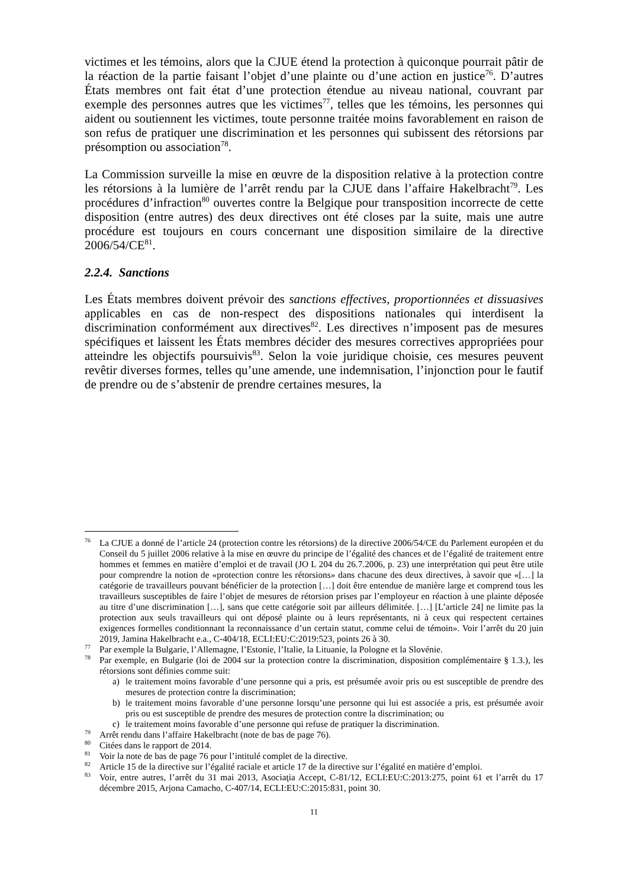victimes et les témoins, alors que la CJUE étend la protection à quiconque pourrait pâtir de la réaction de la partie faisant l’objet d’une plainte ou d’une action en justice<sup>76</sup>. D’autres États membres ont fait état d’une protection étendue au niveau national, couvrant par exemple des personnes autres que les victimes<sup>77</sup>, telles que les témoins, les personnes qui aident ou soutiennent les victimes, toute personne traitée moins favorablement en raison de son refus de pratiquer une discrimination et les personnes qui subissent des rétorsions par présomption ou association<sup>78</sup>.
La Commission surveille la mise en œuvre de la disposition relative à la protection contre les rétorsions à la lumière de l’arrêt rendu par la CJUE dans l’affaire Hakelbracht<sup>79</sup>. Les procédures d’infraction<sup>80</sup> ouvertes contre la Belgique pour transposition incorrecte de cette disposition (entre autres) des deux directives ont été closes par la suite, mais une autre procédure est toujours en cours concernant une disposition similaire de la directive 2006/54/CE<sup>81</sup>.
2.2.4. Sanctions
Les États membres doivent prévoir des sanctions effectives, proportionnées et dissuasives applicables en cas de non-respect des dispositions nationales qui interdisent la discrimination conformément aux directives<sup>82</sup>. Les directives n’imposent pas de mesures spécifiques et laissent les États membres décider des mesures correctives appropriées pour atteindre les objectifs poursuivis<sup>83</sup>. Selon la voie juridique choisie, ces mesures peuvent revêtir diverses formes, telles qu’une amende, une indemnisation, l’injonction pour le fautif de prendre ou de s’abstenir de prendre certaines mesures, la
<sup>76</sup> La CJUE a donné de l’article 24 (protection contre les rétorsions) de la directive 2006/54/CE du Parlement européen et du Conseil du 5 juillet 2006 relative à la mise en œuvre du principe de l’égalité des chances et de l’égalité de traitement entre hommes et femmes en matière d’emploi et de travail (JO L 204 du 26.7.2006, p. 23) une interprétation qui peut être utile pour comprendre la notion de «protection contre les rétorsions» dans chacune des deux directives, à savoir que «[…] la catégorie de travailleurs pouvant bénéficier de la protection […] doit être entendue de manière large et comprend tous les travailleurs susceptibles de faire l’objet de mesures de rétorsion prises par l’employeur en réaction à une plainte déposée au titre d’une discrimination […], sans que cette catégorie soit par ailleurs délimitée. […] [L’article 24] ne limite pas la protection aux seuls travailleurs qui ont déposé plainte ou à leurs représentants, ni à ceux qui respectent certaines exigences formelles conditionnant la reconnaissance d’un certain statut, comme celui de témoin». Voir l’arrêt du 20 juin 2019, Jamina Hakelbracht e.a., C-404/18, ECLI:EU:C:2019:523, points 26 à 30.
<sup>77</sup> Par exemple la Bulgarie, l’Allemagne, l’Estonie, l’Italie, la Lituanie, la Pologne et la Slovénie.
<sup>78</sup> Par exemple, en Bulgarie (loi de 2004 sur la protection contre la discrimination, disposition complémentaire § 1.3.), les rétorsions sont définies comme suit:
a) le traitement moins favorable d’une personne qui a pris, est présumée avoir pris ou est susceptible de prendre des mesures de protection contre la discrimination;
b) le traitement moins favorable d’une personne lorsqu’une personne qui lui est associée a pris, est présumée avoir pris ou est susceptible de prendre des mesures de protection contre la discrimination; ou
c) le traitement moins favorable d’une personne qui refuse de pratiquer la discrimination.
<sup>79</sup> Arrêt rendu dans l’affaire Hakelbracht (note de bas de page 76).
<sup>80</sup> Citées dans le rapport de 2014.
<sup>81</sup> Voir la note de bas de page 76 pour l’intitulé complet de la directive.
<sup>82</sup> Article 15 de la directive sur l’égalité raciale et article 17 de la directive sur l’égalité en matière d’emploi.
<sup>83</sup> Voir, entre autres, l’arrêt du 31 mai 2013, Asociaţia Accept, C-81/12, ECLI:EU:C:2013:275, point 61 et l’arrêt du 17 décembre 2015, Arjona Camacho, C-407/14, ECLI:EU:C:2015:831, point 30.
11